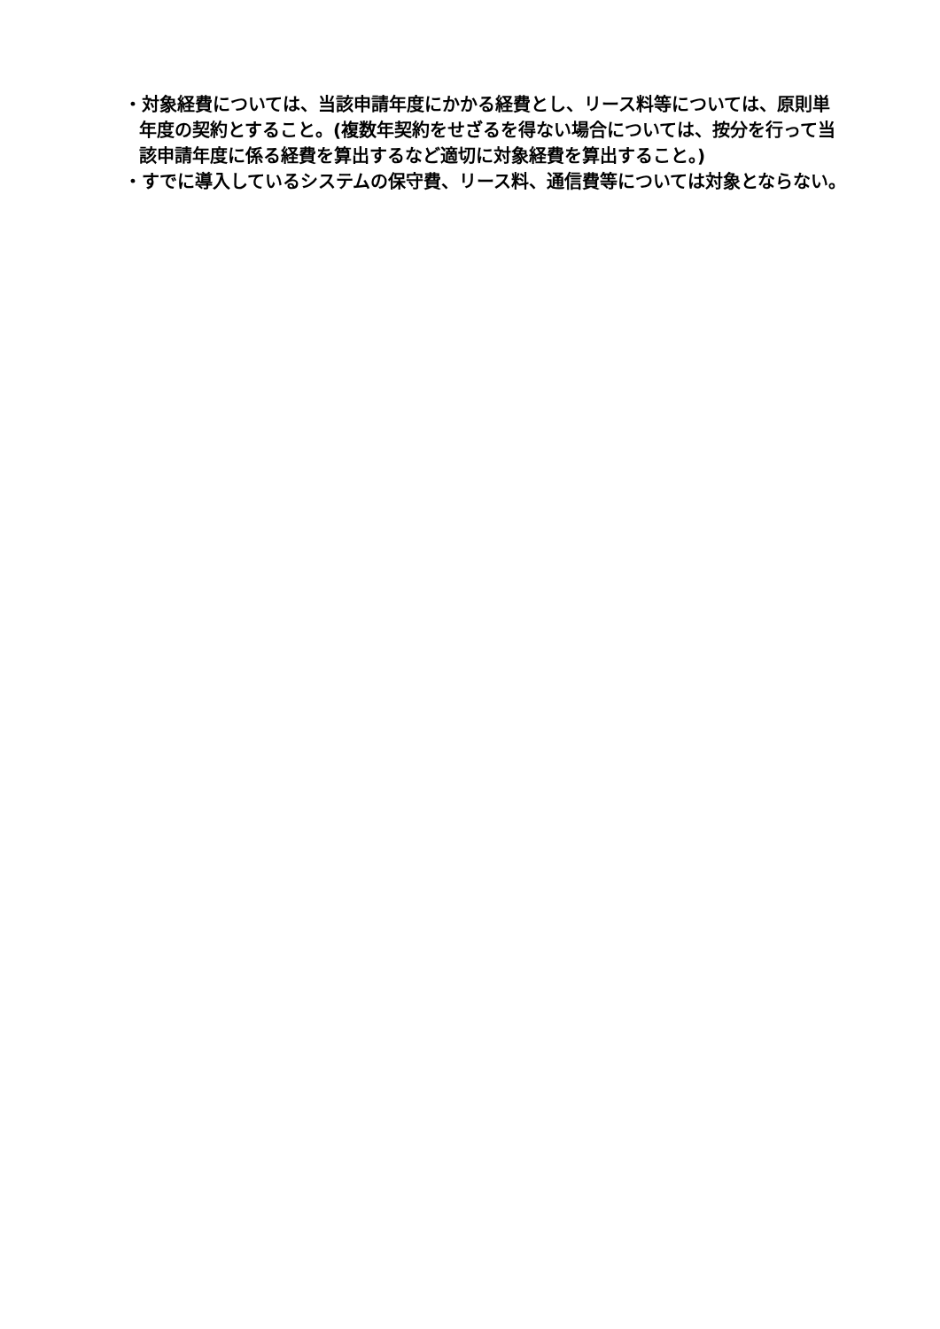・対象経費については、当該申請年度にかかる経費とし、リース料等については、原則単年度の契約とすること。(複数年契約をせざるを得ない場合については、按分を行って当該申請年度に係る経費を算出するなど適切に対象経費を算出すること。)
・すでに導入しているシステムの保守費、リース料、通信費等については対象とならない。